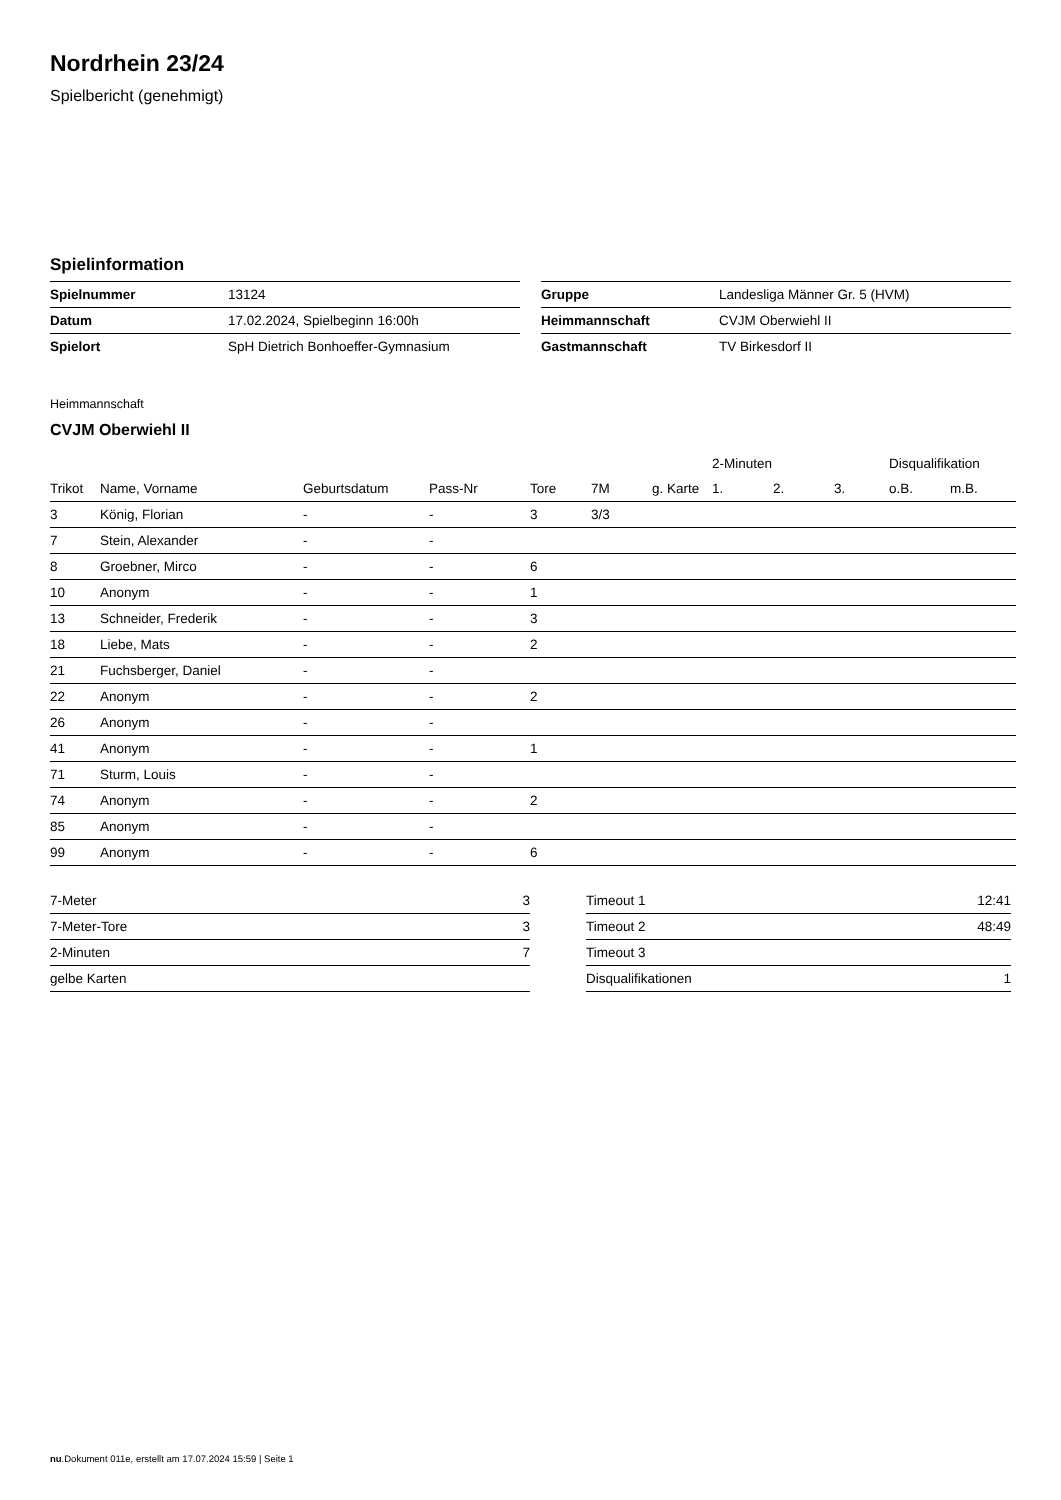Nordrhein 23/24
Spielbericht (genehmigt)
Spielinformation
| Spielnummer | 13124 |
| Datum | 17.02.2024, Spielbeginn 16:00h |
| Spielort | SpH Dietrich Bonhoeffer-Gymnasium |
| Gruppe | Landesliga Männer Gr. 5 (HVM) |
| Heimmannschaft | CVJM Oberwiehl II |
| Gastmannschaft | TV Birkesdorf II |
Heimmannschaft
CVJM Oberwiehl II
| | | | | | | | 2-Minuten | | | Disqualifikation | |
| --- | --- | --- | --- | --- | --- | --- | --- | --- | --- | --- | --- |
| Trikot | Name, Vorname | Geburtsdatum | Pass-Nr | Tore | 7M | g. Karte | 1. | 2. | 3. | o.B. | m.B. |
| 3 | König, Florian | - | - | 3 | 3/3 | | | | | | |
| 7 | Stein, Alexander | - | - | | | | | | | | |
| 8 | Groebner, Mirco | - | - | 6 | | | | | | | |
| 10 | Anonym | - | - | 1 | | | | | | | |
| 13 | Schneider, Frederik | - | - | 3 | | | | | | | |
| 18 | Liebe, Mats | - | - | 2 | | | | | | | |
| 21 | Fuchsberger, Daniel | - | - | | | | | | | | |
| 22 | Anonym | - | - | 2 | | | | | | | |
| 26 | Anonym | - | - | | | | | | | | |
| 41 | Anonym | - | - | 1 | | | | | | | |
| 71 | Sturm, Louis | - | - | | | | | | | | |
| 74 | Anonym | - | - | 2 | | | | | | | |
| 85 | Anonym | - | - | | | | | | | | |
| 99 | Anonym | - | - | 6 | | | | | | | |
| 7-Meter | 3 |
| 7-Meter-Tore | 3 |
| 2-Minuten | 7 |
| gelbe Karten | |
| Timeout 1 | 12:41 |
| Timeout 2 | 48:49 |
| Timeout 3 | |
| Disqualifikationen | 1 |
nu.Dokument 011e, erstellt am 17.07.2024 15:59 | Seite 1